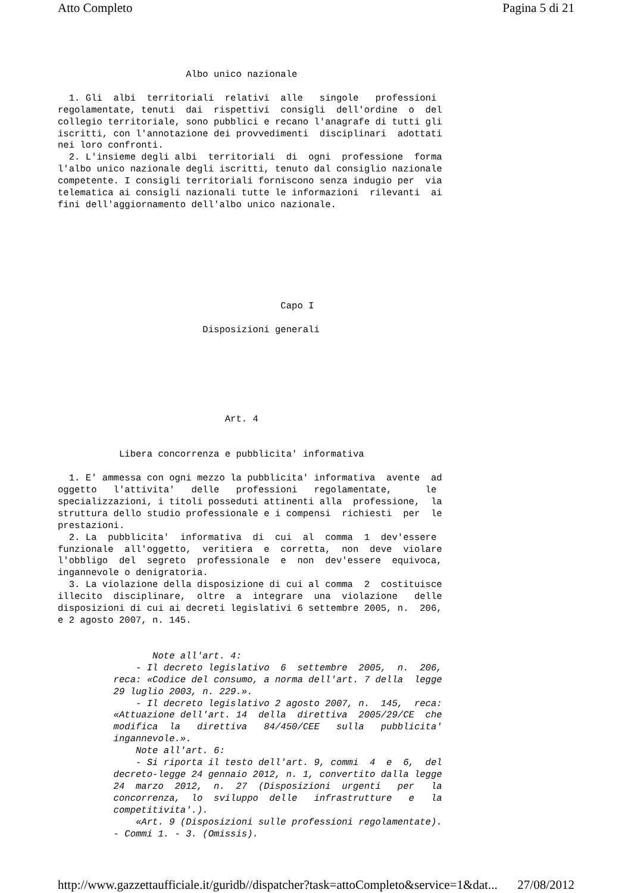Atto Completo Pagina 5 di 21
                       Albo unico nazionale

  1. Gli  albi  territoriali  relativi  alle   singole   professioni
regolamentate, tenuti  dai  rispettivi  consigli  dell'ordine  o  del
collegio territoriale, sono pubblici e recano l'anagrafe di tutti gli
iscritti, con l'annotazione dei provvedimenti  disciplinari  adottati
nei loro confronti.
  2. L'insieme degli albi  territoriali  di  ogni  professione  forma
l'albo unico nazionale degli iscritti, tenuto dal consiglio nazionale
competente. I consigli territoriali forniscono senza indugio per  via
telematica ai consigli nazionali tutte le informazioni  rilevanti  ai
fini dell'aggiornamento dell'albo unico nazionale.
                                        Capo I

                          Disposizioni generali
                              Art. 4


           Libera concorrenza e pubblicita' informativa

  1. E' ammessa con ogni mezzo la pubblicita' informativa  avente  ad
oggetto   l'attivita'   delle   professioni   regolamentate,      le
specializzazioni, i titoli posseduti attinenti alla  professione,  la
struttura dello studio professionale e i compensi  richiesti  per  le
prestazioni.
  2. La  pubblicita'  informativa  di  cui  al  comma  1  dev'essere
funzionale  all'oggetto,  veritiera  e  corretta,  non  deve  violare
l'obbligo  del  segreto  professionale  e  non  dev'essere  equivoca,
ingannevole o denigratoria.
  3. La violazione della disposizione di cui al comma  2  costituisce
illecito  disciplinare,  oltre  a  integrare  una  violazione   delle
disposizioni di cui ai decreti legislativi 6 settembre 2005, n.  206,
e 2 agosto 2007, n. 145.
                 Note all'art. 4:
              - Il decreto legislativo  6  settembre  2005,  n.  206,
          reca: «Codice del consumo, a norma dell'art. 7 della  legge
          29 luglio 2003, n. 229.».
              - Il decreto legislativo 2 agosto 2007, n.  145,  reca:
          «Attuazione dell'art. 14  della  direttiva  2005/29/CE  che
          modifica  la   direttiva   84/450/CEE   sulla   pubblicita'
          ingannevole.».
              Note all'art. 6:
              - Si riporta il testo dell'art. 9, commi  4  e  6,  del
          decreto-legge 24 gennaio 2012, n. 1, convertito dalla legge
          24  marzo  2012,  n.  27  (Disposizioni  urgenti   per   la
          concorrenza,  lo  sviluppo  delle   infrastrutture   e   la
          competitivita'.).
              «Art. 9 (Disposizioni sulle professioni regolamentate).
          - Commi 1. - 3. (Omissis).
http://www.gazzettaufficiale.it/guridb//dispatcher?task=attoCompleto&service=1&dat... 27/08/2012